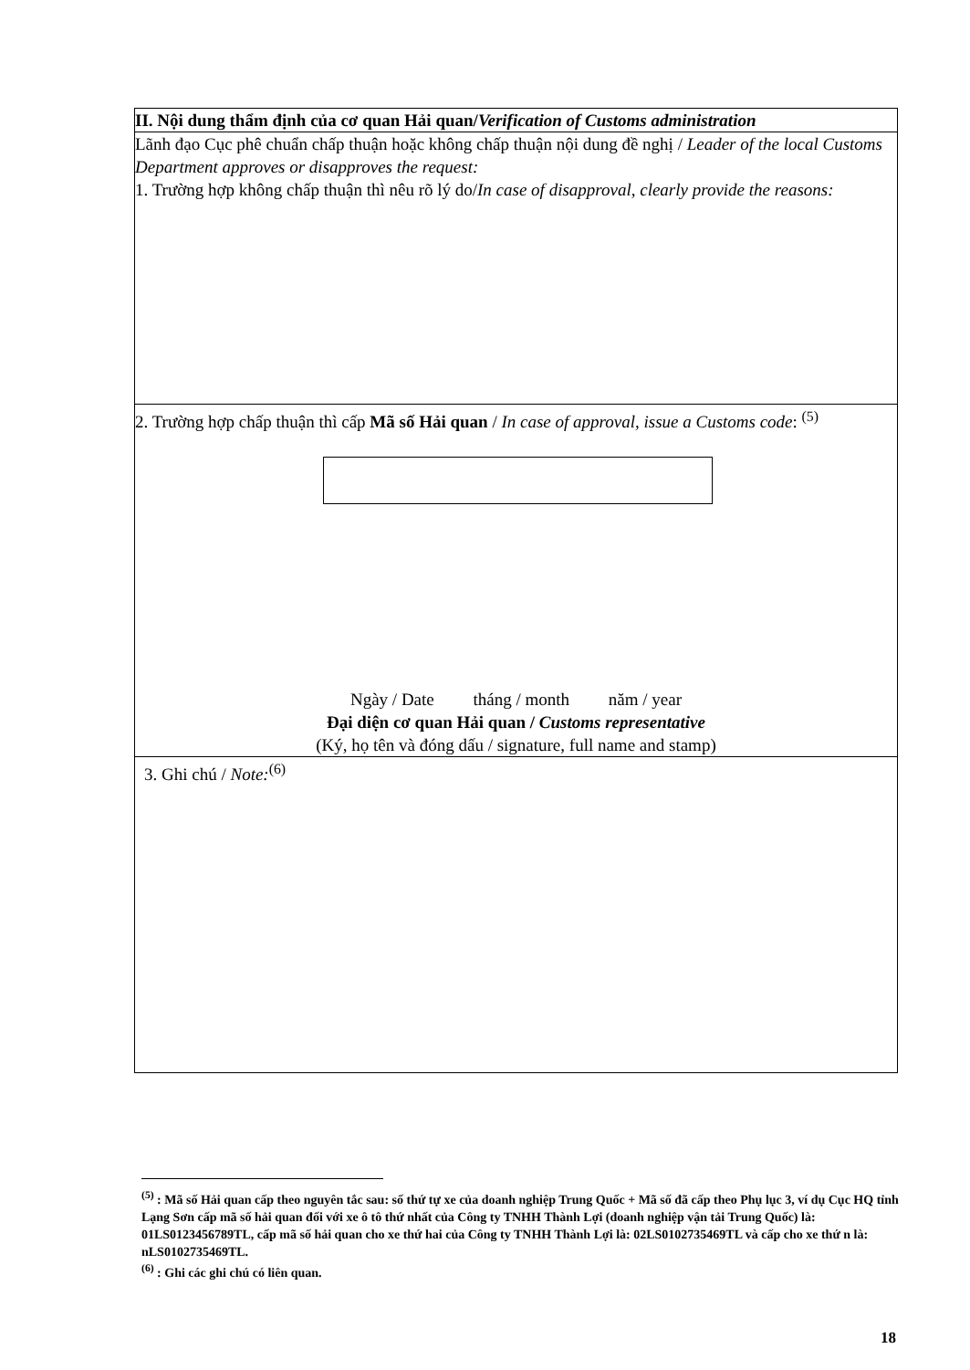II. Nội dung thẩm định của cơ quan Hải quan/Verification of Customs administration
Lãnh đạo Cục phê chuẩn chấp thuận hoặc không chấp thuận nội dung đề nghị / Leader of the local Customs Department approves or disapproves the request:
1. Trường hợp không chấp thuận thì nêu rõ lý do/In case of disapproval, clearly provide the reasons:
2. Trường hợp chấp thuận thì cấp Mã số Hải quan / In case of approval, issue a Customs code: <sup>(5)</sup>
Ngày / Date tháng / month năm / year
Đại diện cơ quan Hải quan / Customs representative
(Ký, họ tên và đóng dấu / signature, full name and stamp)
3. Ghi chú / Note:<sup>(6)</sup>
<sup>(5)</sup> : Mã số Hải quan cấp theo nguyên tắc sau: số thứ tự xe của doanh nghiệp Trung Quốc + Mã số đã cấp theo Phụ lục 3, ví dụ Cục HQ tỉnh Lạng Sơn cấp mã số hải quan đối với xe ô tô thứ nhất của Công ty TNHH Thành Lợi (doanh nghiệp vận tải Trung Quốc) là: 01LS0123456789TL, cấp mã số hải quan cho xe thứ hai của Công ty TNHH Thành Lợi là: 02LS0102735469TL và cấp cho xe thứ n là: nLS0102735469TL.
<sup>(6)</sup> : Ghi các ghi chú có liên quan.
18